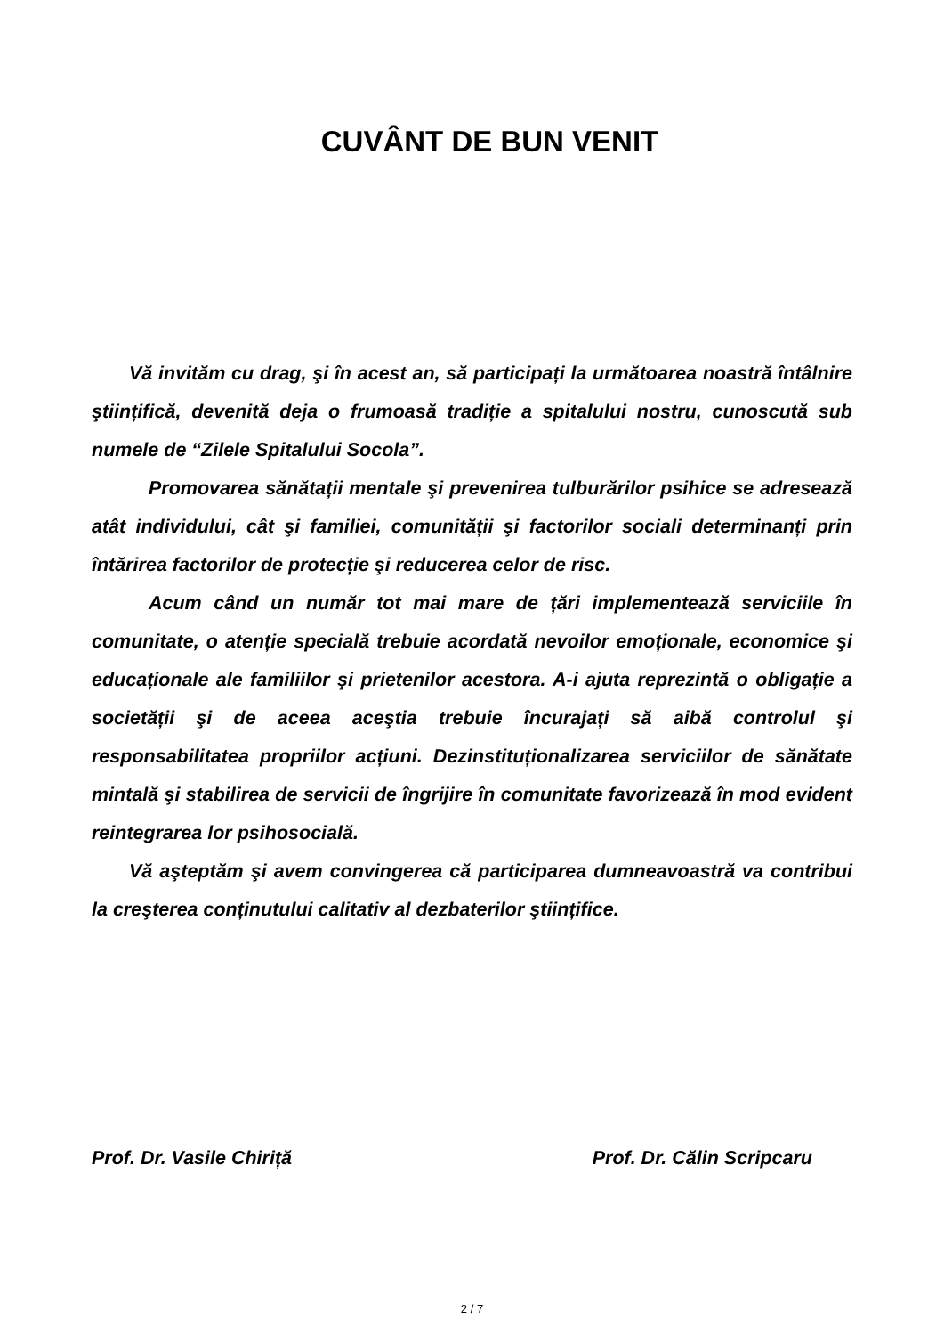CUVÂNT DE BUN VENIT
Vă invităm cu drag, şi în acest an, să participați la următoarea noastră întâlnire ştiințifică, devenită deja o frumoasă tradiție a spitalului nostru, cunoscută sub numele de “Zilele Spitalului Socola”.
Promovarea sănătații mentale şi prevenirea tulburărilor psihice se adresează atât individului, cât şi familiei, comunității şi factorilor sociali determinanți prin întărirea factorilor de protecție şi reducerea celor de risc.
Acum când un număr tot mai mare de țări implementează serviciile în comunitate, o atenție specială trebuie acordată nevoilor emoționale, economice şi educaționale ale familiilor şi prietenilor acestora. A-i ajuta reprezintă o obligație a societății şi de aceea aceştia trebuie încurajați să aibă controlul şi responsabilitatea propriilor acțiuni. Dezinstituționalizarea serviciilor de sănătate mintală şi stabilirea de servicii de îngrijire în comunitate favorizează în mod evident reintegrarea lor psihosocială.
Vă aşteptăm şi avem convingerea că participarea dumneavoastră va contribui la creşterea conținutului calitativ al dezbaterilor ştiințifice.
Prof. Dr. Vasile Chiriță Prof. Dr. Călin Scripcaru
2 / 7